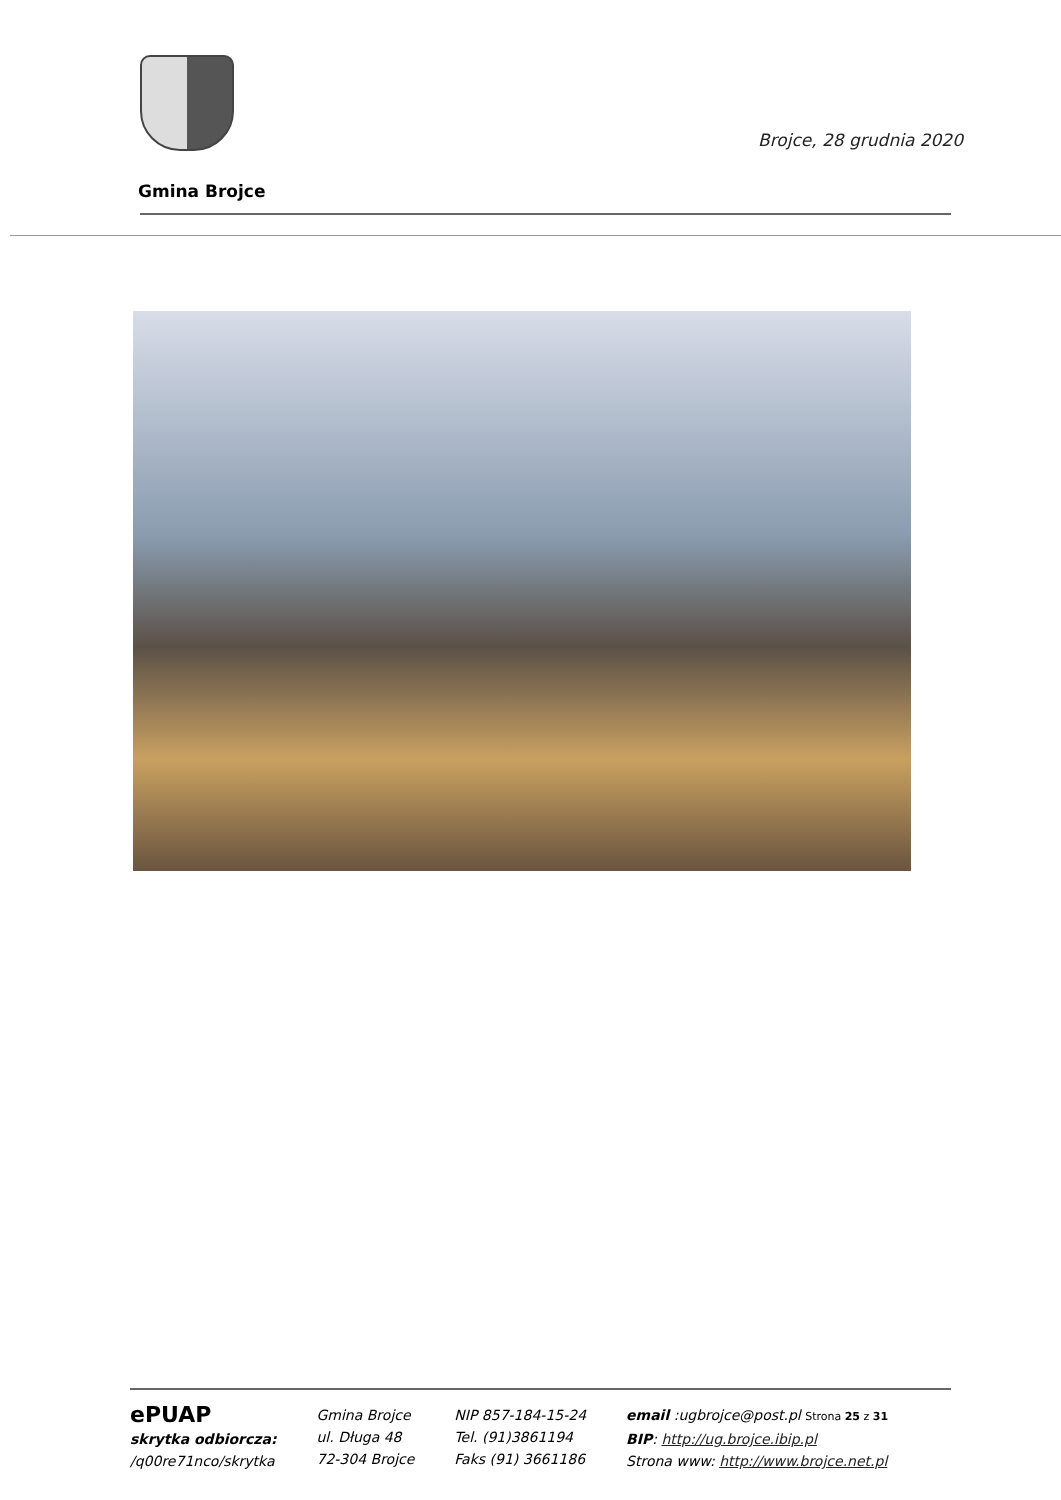Brojce, 28 grudnia 2020
Gmina Brojce
ePUAP
skrytka odbiorcza:
/q00re71nco/skrytka
Gmina Brojce
ul. Długa 48
72-304 Brojce
NIP 857-184-15-24
Tel. (91)3861194
Faks (91) 3661186
email :ugbrojce@post.pl Strona 25 z 31
BIP: http://ug.brojce.ibip.pl
Strona www: http://www.brojce.net.pl